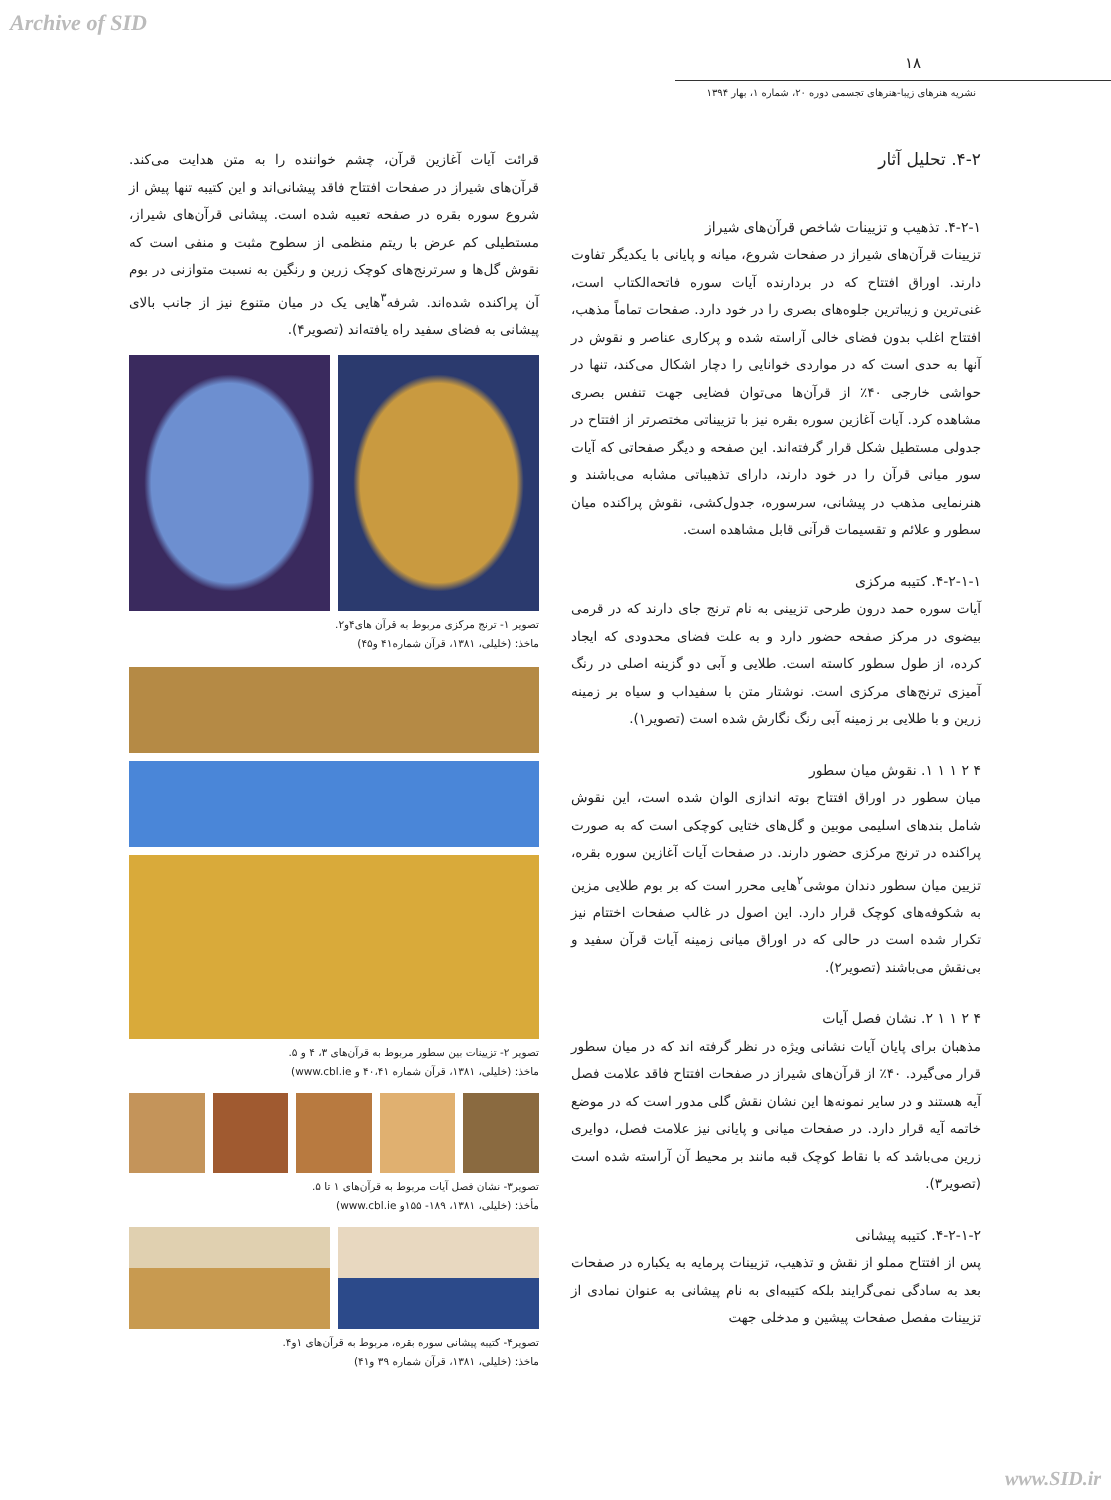Archive of SID
۱۸
نشریه هنرهای زیبا-هنرهای تجسمی دوره ۲۰، شماره ۱، بهار ۱۳۹۴
۴-۲. تحلیل آثار
۴-۲-۱. تذهیب و تزیینات شاخص قرآن‌های شیراز
تزیینات قرآن‌های شیراز در صفحات شروع، میانه و پایانی با یکدیگر تفاوت دارند. اوراق افتتاح که در بردارنده آیات سوره فاتحه‌الکتاب است، غنی‌ترین و زیباترین جلوه‌های بصری را در خود دارد. صفحات تماماً مذهب، افتتاح اغلب بدون فضای خالی آراسته شده و پرکاری عناصر و نقوش در آنها به حدی است که در مواردی خوانایی را دچار اشکال می‌کند، تنها در حواشی خارجی ۴۰٪ از قرآن‌ها می‌توان فضایی جهت تنفس بصری مشاهده کرد. آیات آغازین سوره بقره نیز با تزییناتی مختصرتر از افتتاح در جدولی مستطیل شکل قرار گرفته‌اند. این صفحه و دیگر صفحاتی که آیات سور میانی قرآن را در خود دارند، دارای تذهیباتی مشابه می‌باشند و هنرنمایی مذهب در پیشانی، سرسوره، جدول‌کشی، نقوش پراکنده میان سطور و علائم و تقسیمات قرآنی قابل مشاهده است.
۴-۲-۱-۱. کتیبه مرکزی
آیات سوره حمد درون طرحی تزیینی به نام ترنج جای دارند که در قرمی بیضوی در مرکز صفحه حضور دارد و به علت فضای محدودی که ایجاد کرده، از طول سطور کاسته است. طلایی و آبی دو گزینه اصلی در رنگ آمیزی ترنج‌های مرکزی است. نوشتار متن با سفیداب و سیاه بر زمینه زرین و با طلایی بر زمینه آبی رنگ نگارش شده است (تصویر۱).
۴ ۲ ۱ ۱ ۱. نقوش میان سطور
میان سطور در اوراق افتتاح بوته اندازی الوان شده است، این نقوش شامل بندهای اسلیمی موبین و گل‌های ختایی کوچکی است که به صورت پراکنده در ترنج مرکزی حضور دارند. در صفحات آیات آغازین سوره بقره، تزیین میان سطور دندان موشی<sup>۲</sup>هایی محرر است که بر بوم طلایی مزین به شکوفه‌های کوچک قرار دارد. این اصول در غالب صفحات اختتام نیز تکرار شده است در حالی که در اوراق میانی زمینه آیات قرآن سفید و بی‌نقش می‌باشند (تصویر۲).
۴ ۲ ۱ ۱ ۲. نشان فصل آیات
مذهبان برای پایان آیات نشانی ویژه در نظر گرفته اند که در میان سطور قرار می‌گیرد. ۴۰٪ از قرآن‌های شیراز در صفحات افتتاح فاقد علامت فصل آیه هستند و در سایر نمونه‌ها این نشان نقش گلی مدور است که در موضع خاتمه آیه قرار دارد. در صفحات میانی و پایانی نیز علامت فصل، دوایری زرین می‌باشد که با نقاط کوچک قبه مانند بر محیط آن آراسته شده است (تصویر۳).
۴-۲-۱-۲. کتیبه پیشانی
پس از افتتاح مملو از نقش و تذهیب، تزیینات پرمایه به یکباره در صفحات بعد به سادگی نمی‌گرایند بلکه کتیبه‌ای به نام پیشانی به عنوان نمادی از تزیینات مفصل صفحات پیشین و مدخلی جهت
قرائت آیات آغازین قرآن، چشم خواننده را به متن هدایت می‌کند. قرآن‌های شیراز در صفحات افتتاح فاقد پیشانی‌اند و این کتیبه تنها پیش از شروع سوره بقره در صفحه تعبیه شده است. پیشانی قرآن‌های شیراز، مستطیلی کم عرض با ریتم منظمی از سطوح مثبت و منفی است که نقوش گل‌ها و سرترنج‌های کوچک زرین و رنگین به نسبت متوازنی در بوم آن پراکنده شده‌اند. شرفه<sup>۳</sup>هایی یک در میان متنوع نیز از جانب بالای پیشانی به فضای سفید راه یافته‌اند (تصویر۴).
تصویر ۱- ترنج مرکزی مربوط به قرآن های۴و۲.
ماخذ: (خلیلی، ۱۳۸۱، قرآن شماره۴۱ و۴۵)
تصویر ۲- تزیینات بین سطور مربوط به قرآن‌های ۳، ۴ و ۵.
ماخذ: (خلیلی، ۱۳۸۱، قرآن شماره ۴۰،۴۱ و www.cbl.ie)
تصویر۳- نشان فصل آیات مربوط به قرآن‌های ۱ تا ۵.
مأخذ: (خلیلی، ۱۳۸۱، ۱۸۹- ۱۵۵و www.cbl.ie)
تصویر۴- کتیبه پیشانی سوره بقره، مربوط به قرآن‌های ۱و۴.
ماخذ: (خلیلی، ۱۳۸۱، قرآن شماره ۳۹ و۴۱)
www.SID.ir